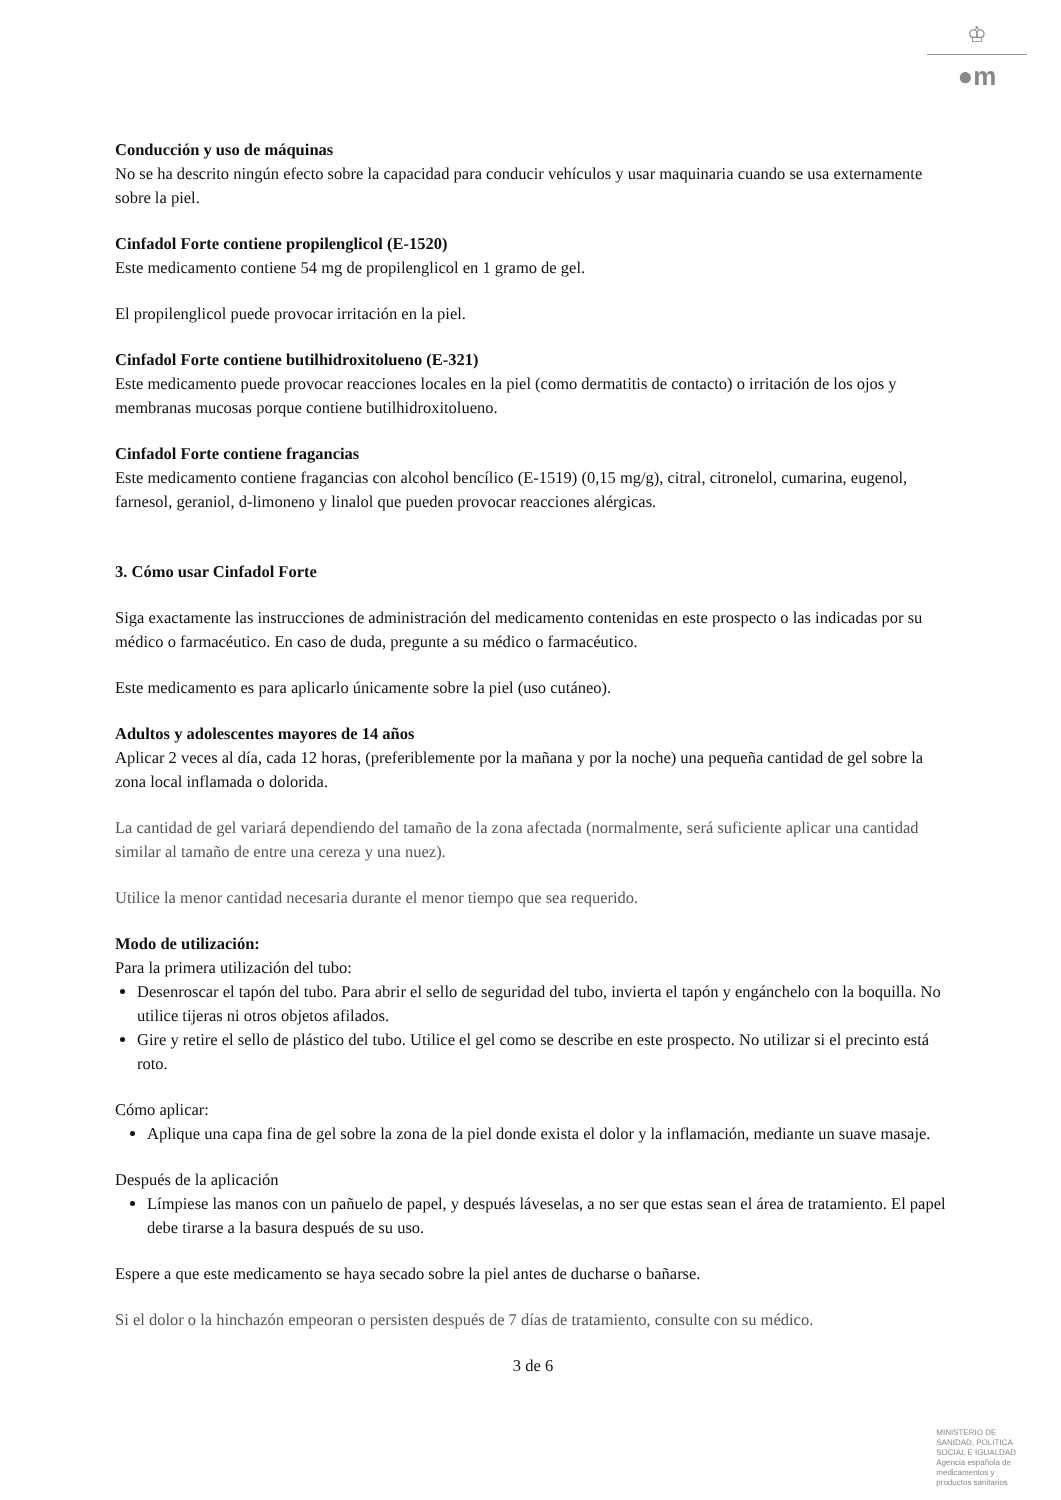♔
●m
Conducción y uso de máquinas
No se ha descrito ningún efecto sobre la capacidad para conducir vehículos y usar maquinaria cuando se usa externamente sobre la piel.
Cinfadol Forte contiene propilenglicol (E-1520)
Este medicamento contiene 54 mg de propilenglicol en 1 gramo de gel.
El propilenglicol puede provocar irritación en la piel.
Cinfadol Forte contiene butilhidroxitolueno (E-321)
Este medicamento puede provocar reacciones locales en la piel (como dermatitis de contacto) o irritación de los ojos y membranas mucosas porque contiene butilhidroxitolueno.
Cinfadol Forte contiene fragancias
Este medicamento contiene fragancias con alcohol bencílico (E-1519) (0,15 mg/g), citral, citronelol, cumarina, eugenol, farnesol, geraniol, d-limoneno y linalol que pueden provocar reacciones alérgicas.
3. Cómo usar Cinfadol Forte
Siga exactamente las instrucciones de administración del medicamento contenidas en este prospecto o las indicadas por su médico o farmacéutico. En caso de duda, pregunte a su médico o farmacéutico.
Este medicamento es para aplicarlo únicamente sobre la piel (uso cutáneo).
Adultos y adolescentes mayores de 14 años
Aplicar 2 veces al día, cada 12 horas, (preferiblemente por la mañana y por la noche) una pequeña cantidad de gel sobre la zona local inflamada o dolorida.
La cantidad de gel variará dependiendo del tamaño de la zona afectada (normalmente, será suficiente aplicar una cantidad similar al tamaño de entre una cereza y una nuez).
Utilice la menor cantidad necesaria durante el menor tiempo que sea requerido.
Modo de utilización:
Para la primera utilización del tubo:
Desenroscar el tapón del tubo. Para abrir el sello de seguridad del tubo, invierta el tapón y engánchelo con la boquilla. No utilice tijeras ni otros objetos afilados.
Gire y retire el sello de plástico del tubo. Utilice el gel como se describe en este prospecto. No utilizar si el precinto está roto.
Cómo aplicar:
Aplique una capa fina de gel sobre la zona de la piel donde exista el dolor y la inflamación, mediante un suave masaje.
Después de la aplicación
Límpiese las manos con un pañuelo de papel, y después láveselas, a no ser que estas sean el área de tratamiento. El papel debe tirarse a la basura después de su uso.
Espere a que este medicamento se haya secado sobre la piel antes de ducharse o bañarse.
Si el dolor o la hinchazón empeoran o persisten después de 7 días de tratamiento, consulte con su médico.
3 de 6
MINISTERIO DE
SANIDAD, POLITICA
SOCIAL E IGUALDAD
Agencia española de
medicamentos y
productos sanitarios